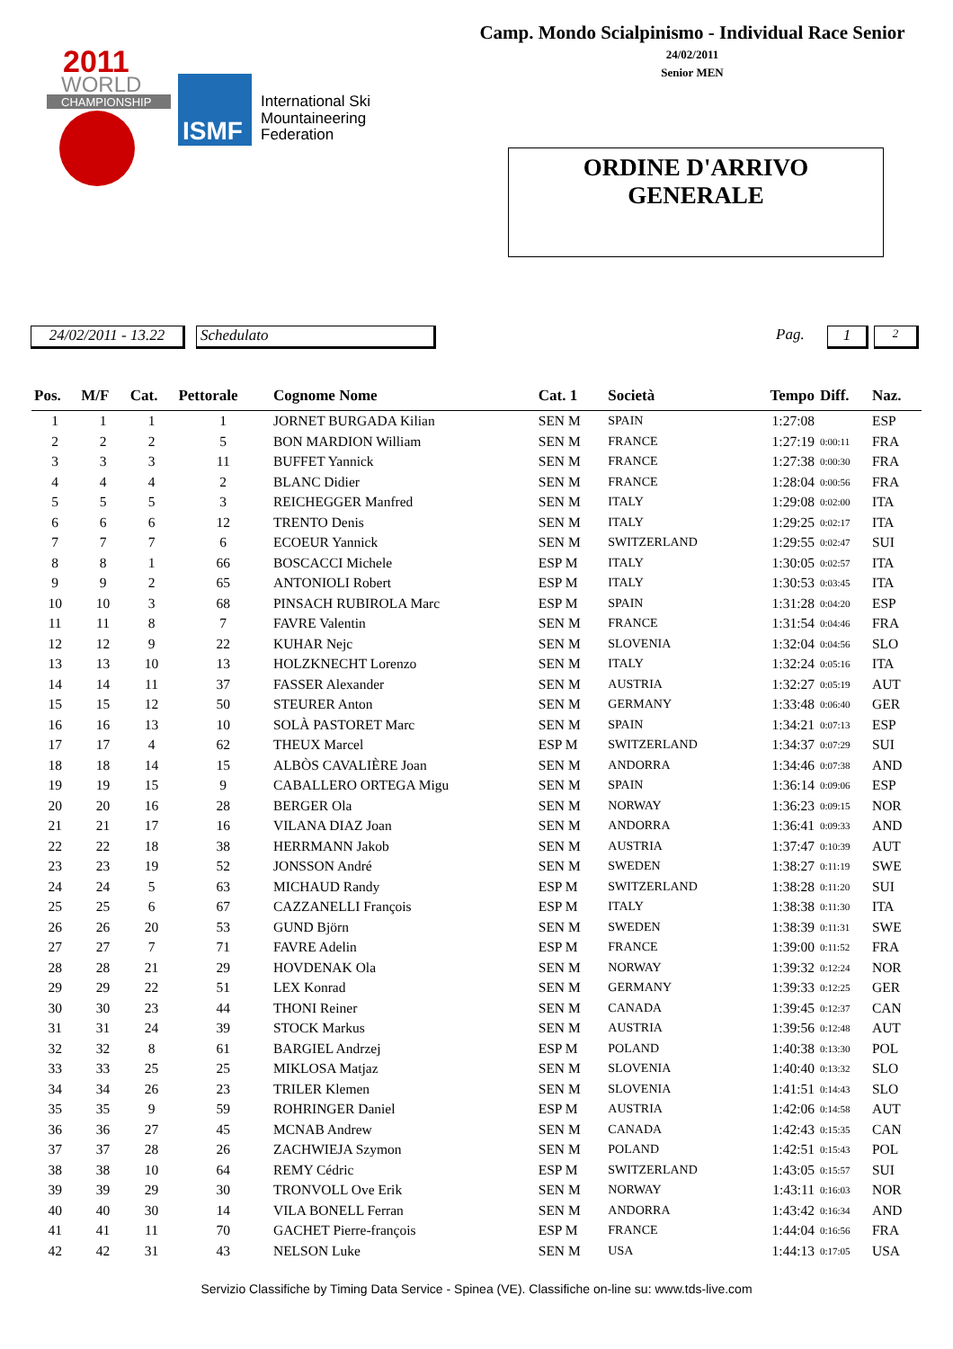2011
WORLD
CHAMPIONSHIP
ISMF
International Ski
Mountaineering
Federation
Camp. Mondo Scialpinismo - Individual Race Senior
24/02/2011
Senior MEN
ORDINE D'ARRIVO
GENERALE
24/02/2011 - 13.22 Schedulato Pag. 1 2
| Pos. | M/F | Cat. | Pettorale | Cognome Nome | Cat. 1 | Società | Tempo | Diff. | Naz. |
| --- | --- | --- | --- | --- | --- | --- | --- | --- | --- |
| 1 | 1 | 1 | 1 | JORNET BURGADA Kilian | SEN M | SPAIN | 1:27:08 | | ESP |
| 2 | 2 | 2 | 5 | BON MARDION William | SEN M | FRANCE | 1:27:19 | 0:00:11 | FRA |
| 3 | 3 | 3 | 11 | BUFFET Yannick | SEN M | FRANCE | 1:27:38 | 0:00:30 | FRA |
| 4 | 4 | 4 | 2 | BLANC Didier | SEN M | FRANCE | 1:28:04 | 0:00:56 | FRA |
| 5 | 5 | 5 | 3 | REICHEGGER Manfred | SEN M | ITALY | 1:29:08 | 0:02:00 | ITA |
| 6 | 6 | 6 | 12 | TRENTO Denis | SEN M | ITALY | 1:29:25 | 0:02:17 | ITA |
| 7 | 7 | 7 | 6 | ECOEUR Yannick | SEN M | SWITZERLAND | 1:29:55 | 0:02:47 | SUI |
| 8 | 8 | 1 | 66 | BOSCACCI Michele | ESP M | ITALY | 1:30:05 | 0:02:57 | ITA |
| 9 | 9 | 2 | 65 | ANTONIOLI Robert | ESP M | ITALY | 1:30:53 | 0:03:45 | ITA |
| 10 | 10 | 3 | 68 | PINSACH RUBIROLA Marc | ESP M | SPAIN | 1:31:28 | 0:04:20 | ESP |
| 11 | 11 | 8 | 7 | FAVRE Valentin | SEN M | FRANCE | 1:31:54 | 0:04:46 | FRA |
| 12 | 12 | 9 | 22 | KUHAR Nejc | SEN M | SLOVENIA | 1:32:04 | 0:04:56 | SLO |
| 13 | 13 | 10 | 13 | HOLZKNECHT Lorenzo | SEN M | ITALY | 1:32:24 | 0:05:16 | ITA |
| 14 | 14 | 11 | 37 | FASSER Alexander | SEN M | AUSTRIA | 1:32:27 | 0:05:19 | AUT |
| 15 | 15 | 12 | 50 | STEURER Anton | SEN M | GERMANY | 1:33:48 | 0:06:40 | GER |
| 16 | 16 | 13 | 10 | SOLÀ PASTORET Marc | SEN M | SPAIN | 1:34:21 | 0:07:13 | ESP |
| 17 | 17 | 4 | 62 | THEUX Marcel | ESP M | SWITZERLAND | 1:34:37 | 0:07:29 | SUI |
| 18 | 18 | 14 | 15 | ALBÒS CAVALIÈRE Joan | SEN M | ANDORRA | 1:34:46 | 0:07:38 | AND |
| 19 | 19 | 15 | 9 | CABALLERO ORTEGA Migu | SEN M | SPAIN | 1:36:14 | 0:09:06 | ESP |
| 20 | 20 | 16 | 28 | BERGER Ola | SEN M | NORWAY | 1:36:23 | 0:09:15 | NOR |
| 21 | 21 | 17 | 16 | VILANA DIAZ Joan | SEN M | ANDORRA | 1:36:41 | 0:09:33 | AND |
| 22 | 22 | 18 | 38 | HERRMANN Jakob | SEN M | AUSTRIA | 1:37:47 | 0:10:39 | AUT |
| 23 | 23 | 19 | 52 | JONSSON André | SEN M | SWEDEN | 1:38:27 | 0:11:19 | SWE |
| 24 | 24 | 5 | 63 | MICHAUD Randy | ESP M | SWITZERLAND | 1:38:28 | 0:11:20 | SUI |
| 25 | 25 | 6 | 67 | CAZZANELLI François | ESP M | ITALY | 1:38:38 | 0:11:30 | ITA |
| 26 | 26 | 20 | 53 | GUND Björn | SEN M | SWEDEN | 1:38:39 | 0:11:31 | SWE |
| 27 | 27 | 7 | 71 | FAVRE Adelin | ESP M | FRANCE | 1:39:00 | 0:11:52 | FRA |
| 28 | 28 | 21 | 29 | HOVDENAK Ola | SEN M | NORWAY | 1:39:32 | 0:12:24 | NOR |
| 29 | 29 | 22 | 51 | LEX Konrad | SEN M | GERMANY | 1:39:33 | 0:12:25 | GER |
| 30 | 30 | 23 | 44 | THONI Reiner | SEN M | CANADA | 1:39:45 | 0:12:37 | CAN |
| 31 | 31 | 24 | 39 | STOCK Markus | SEN M | AUSTRIA | 1:39:56 | 0:12:48 | AUT |
| 32 | 32 | 8 | 61 | BARGIEL Andrzej | ESP M | POLAND | 1:40:38 | 0:13:30 | POL |
| 33 | 33 | 25 | 25 | MIKLOSA Matjaz | SEN M | SLOVENIA | 1:40:40 | 0:13:32 | SLO |
| 34 | 34 | 26 | 23 | TRILER Klemen | SEN M | SLOVENIA | 1:41:51 | 0:14:43 | SLO |
| 35 | 35 | 9 | 59 | ROHRINGER Daniel | ESP M | AUSTRIA | 1:42:06 | 0:14:58 | AUT |
| 36 | 36 | 27 | 45 | MCNAB Andrew | SEN M | CANADA | 1:42:43 | 0:15:35 | CAN |
| 37 | 37 | 28 | 26 | ZACHWIEJA Szymon | SEN M | POLAND | 1:42:51 | 0:15:43 | POL |
| 38 | 38 | 10 | 64 | REMY Cédric | ESP M | SWITZERLAND | 1:43:05 | 0:15:57 | SUI |
| 39 | 39 | 29 | 30 | TRONVOLL Ove Erik | SEN M | NORWAY | 1:43:11 | 0:16:03 | NOR |
| 40 | 40 | 30 | 14 | VILA BONELL Ferran | SEN M | ANDORRA | 1:43:42 | 0:16:34 | AND |
| 41 | 41 | 11 | 70 | GACHET Pierre-françois | ESP M | FRANCE | 1:44:04 | 0:16:56 | FRA |
| 42 | 42 | 31 | 43 | NELSON Luke | SEN M | USA | 1:44:13 | 0:17:05 | USA |
Servizio Classifiche by Timing Data Service - Spinea (VE). Classifiche on-line su: www.tds-live.com